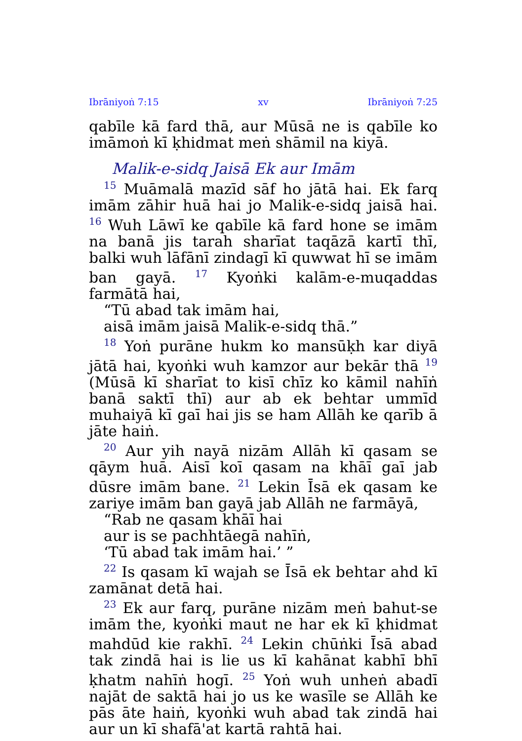Ibrāniyoṅ 7:15 xv Ibrāniyoṅ 7:25
qabīle kā fard thā, aur Mūsā ne is qabīle ko imāmoṅ kī ḳhidmat meṅ shāmil na kiyā.
Malik-e-sidq Jaisā Ek aur Imām
<sup>15</sup> Muāmalā mazīd sāf ho jātā hai. Ek farq imām zāhir huā hai jo Malik-e-sidq jaisā hai. <sup>16</sup> Wuh Lāwī ke qabīle kā fard hone se imām na banā jis tarah sharīat taqāzā kartī thī, balki wuh lāfānī zindagī kī quwwat hī se imām ban gayā. <sup>17</sup> Kyoṅki kalām-e-muqaddas farmātā hai,
“Tū abad tak imām hai,
aisā imām jaisā Malik-e-sidq thā.”
<sup>18</sup> Yoṅ purāne hukm ko mansūḳh kar diyā jātā hai, kyoṅki wuh kamzor aur bekār thā <sup>19</sup> (Mūsā kī sharīat to kisī chīz ko kāmil nahīṅ banā saktī thī) aur ab ek behtar ummīd muhaiyā kī gaī hai jis se ham Allāh ke qarīb ā jāte haiṅ.
<sup>20</sup> Aur yih nayā nizām Allāh kī qasam se qāym huā. Aisī koī qasam na khāī gaī jab dūsre imām bane. <sup>21</sup> Lekin Īsā ek qasam ke zariye imām ban gayā jab Allāh ne farmāyā,
“Rab ne qasam khāī hai
aur is se pachhtāegā nahīṅ,
‘Tū abad tak imām hai.’ ”
<sup>22</sup> Is qasam kī wajah se Īsā ek behtar ahd kī zamānat detā hai.
<sup>23</sup> Ek aur farq, purāne nizām meṅ bahut-se imām the, kyoṅki maut ne har ek kī ḳhidmat mahdūd kie rakhī. <sup>24</sup> Lekin chūṅki Īsā abad tak zindā hai is lie us kī kahānat kabhī bhī ḳhatm nahīṅ hogī. <sup>25</sup> Yoṅ wuh unheṅ abadī najāt de saktā hai jo us ke wasīle se Allāh ke pās āte haiṅ, kyoṅki wuh abad tak zindā hai aur un kī shafā'at kartā rahtā hai.